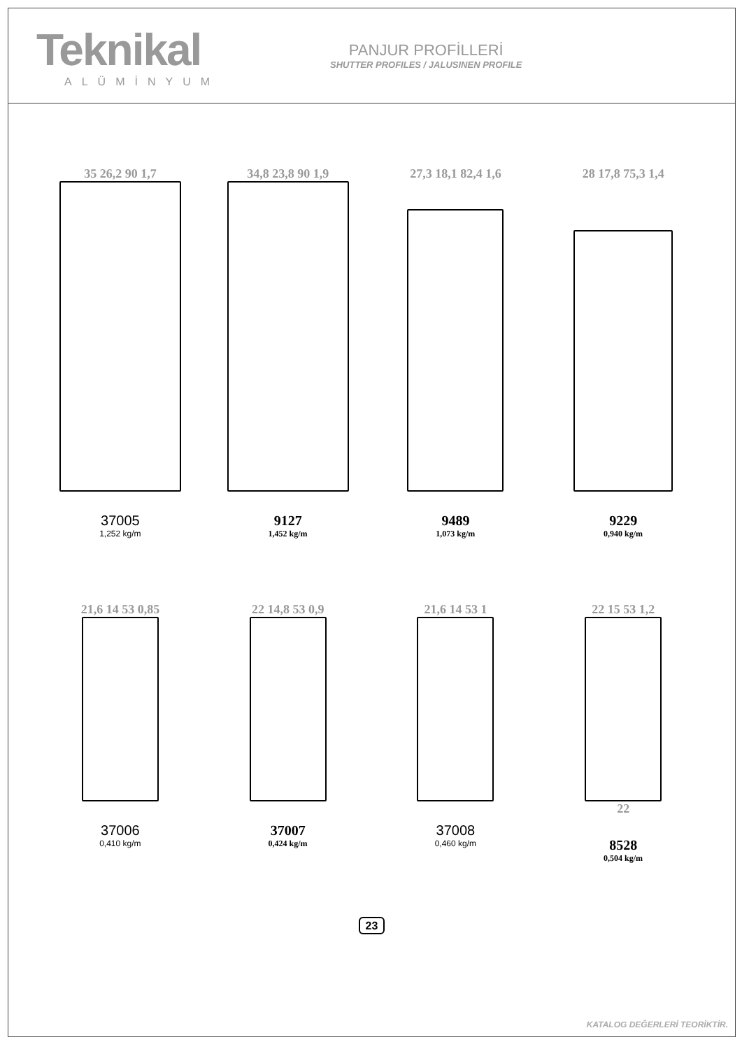Teknikal
ALÜMİNYUM
PANJUR PROFİLLERİ
SHUTTER PROFILES / JALUSINEN PROFILE
35 26,2 90 1,7
37005
1,252 kg/m
34,8 23,8 90 1,9
9127
1,452 kg/m
27,3 18,1 82,4 1,6
9489
1,073 kg/m
28 17,8 75,3 1,4
9229
0,940 kg/m
21,6 14 53 0,85
37006
0,410 kg/m
22 14,8 53 0,9
37007
0,424 kg/m
21,6 14 53 1
37008
0,460 kg/m
22 15 53 1,2
22
8528
0,504 kg/m
23
KATALOG DEĞERLERİ TEORİKTİR.